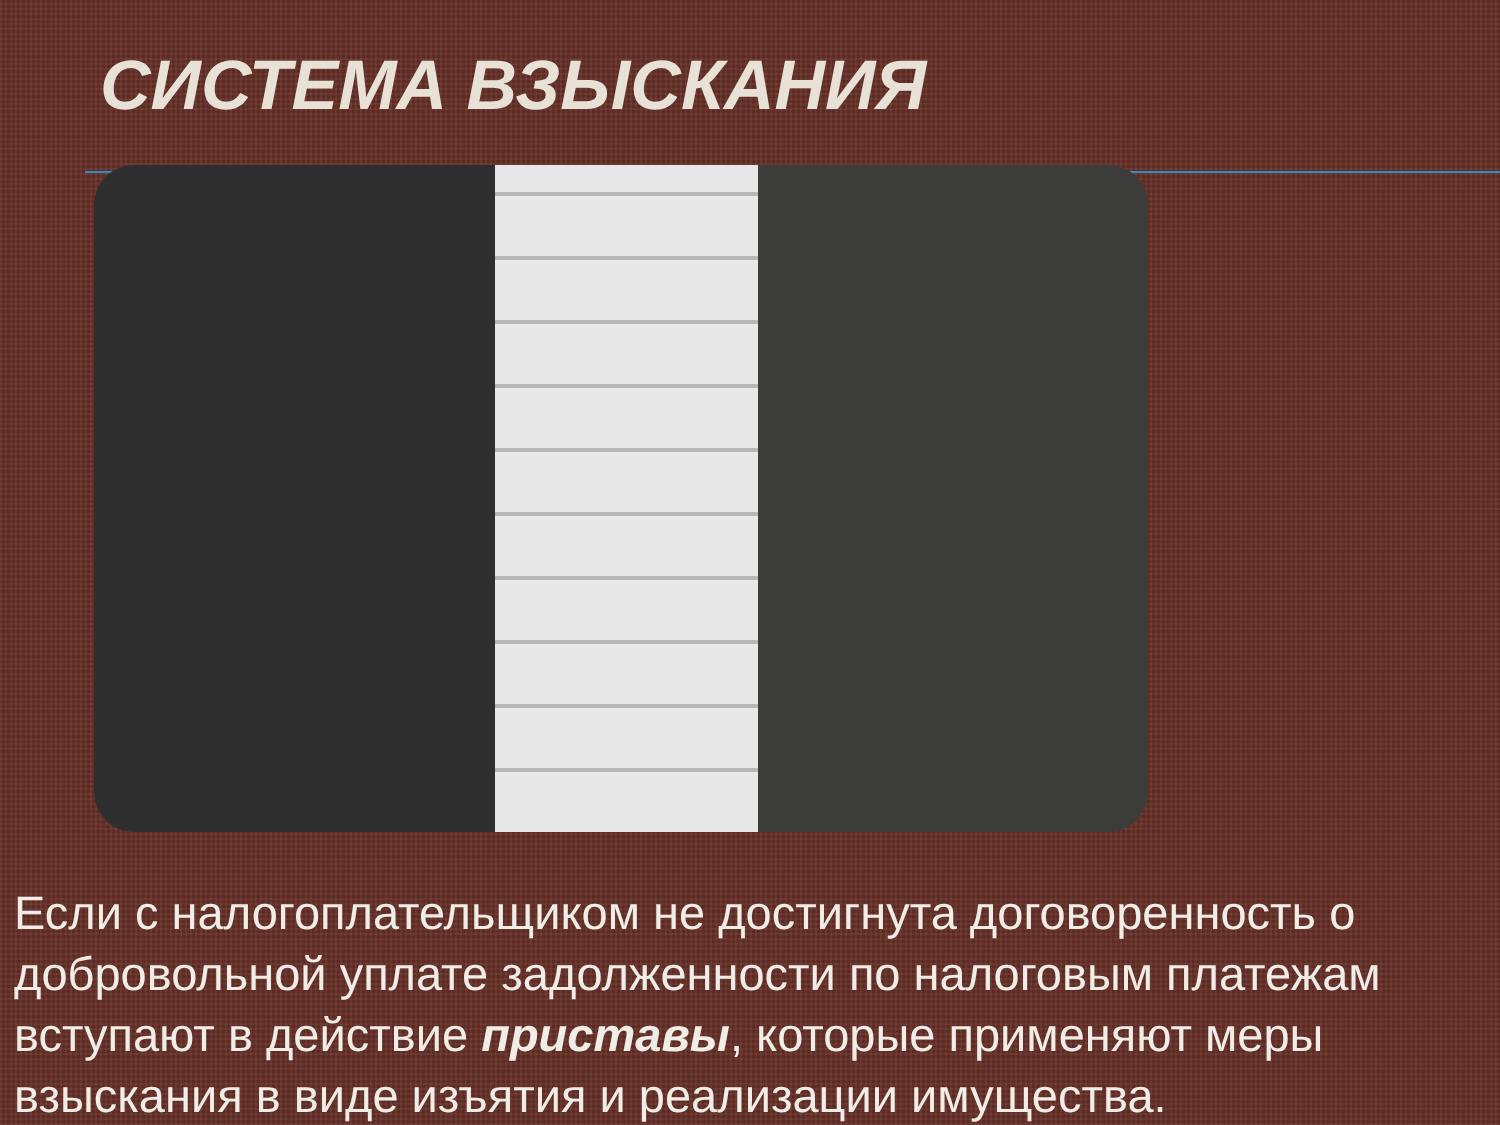СИСТЕМА ВЗЫСКАНИЯ
Если с налогоплательщиком не достигнута договоренность о добровольной уплате задолженности по налоговым платежам вступают в действие приставы, которые применяют меры взыскания в виде изъятия и реализации имущества.